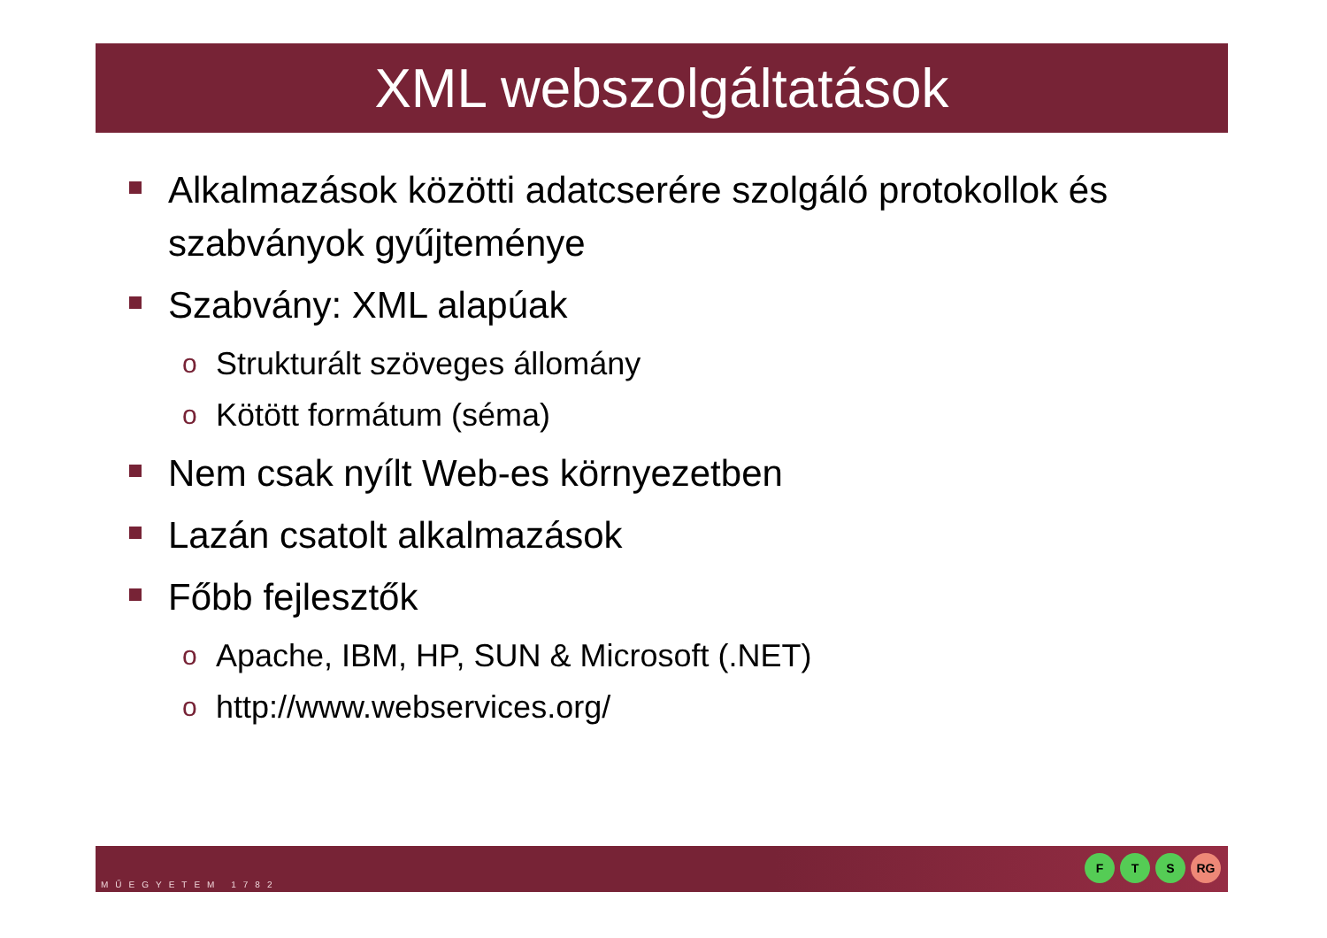XML webszolgáltatások
Alkalmazások közötti adatcserére szolgáló protokollok és szabványok gyűjteménye
Szabvány: XML alapúak
o Strukturált szöveges állomány
o Kötött formátum (séma)
Nem csak nyílt Web-es környezetben
Lazán csatolt alkalmazások
Főbb fejlesztők
o Apache, IBM, HP, SUN & Microsoft (.NET)
ohttp://www.webservices.org/
MŰEGYETEM 1782
F T S RG